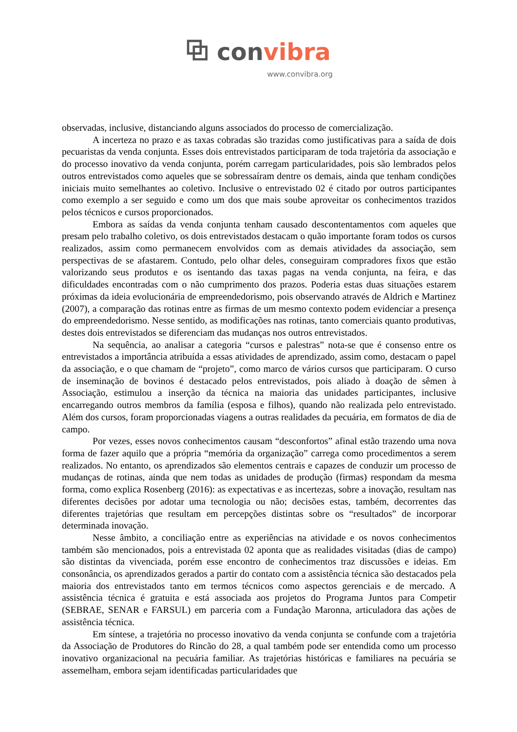⧉ convibra
www.convibra.org
observadas, inclusive, distanciando alguns associados do processo de comercialização.
A incerteza no prazo e as taxas cobradas são trazidas como justificativas para a saída de dois pecuaristas da venda conjunta. Esses dois entrevistados participaram de toda trajetória da associação e do processo inovativo da venda conjunta, porém carregam particularidades, pois são lembrados pelos outros entrevistados como aqueles que se sobressaíram dentre os demais, ainda que tenham condições iniciais muito semelhantes ao coletivo. Inclusive o entrevistado 02 é citado por outros participantes como exemplo a ser seguido e como um dos que mais soube aproveitar os conhecimentos trazidos pelos técnicos e cursos proporcionados.
Embora as saídas da venda conjunta tenham causado descontentamentos com aqueles que presam pelo trabalho coletivo, os dois entrevistados destacam o quão importante foram todos os cursos realizados, assim como permanecem envolvidos com as demais atividades da associação, sem perspectivas de se afastarem. Contudo, pelo olhar deles, conseguiram compradores fixos que estão valorizando seus produtos e os isentando das taxas pagas na venda conjunta, na feira, e das dificuldades encontradas com o não cumprimento dos prazos. Poderia estas duas situações estarem próximas da ideia evolucionária de empreendedorismo, pois observando através de Aldrich e Martinez (2007), a comparação das rotinas entre as firmas de um mesmo contexto podem evidenciar a presença do empreendedorismo. Nesse sentido, as modificações nas rotinas, tanto comerciais quanto produtivas, destes dois entrevistados se diferenciam das mudanças nos outros entrevistados.
Na sequência, ao analisar a categoria “cursos e palestras” nota-se que é consenso entre os entrevistados a importância atribuída a essas atividades de aprendizado, assim como, destacam o papel da associação, e o que chamam de “projeto”, como marco de vários cursos que participaram. O curso de inseminação de bovinos é destacado pelos entrevistados, pois aliado à doação de sêmen à Associação, estimulou a inserção da técnica na maioria das unidades participantes, inclusive encarregando outros membros da família (esposa e filhos), quando não realizada pelo entrevistado. Além dos cursos, foram proporcionadas viagens a outras realidades da pecuária, em formatos de dia de campo.
Por vezes, esses novos conhecimentos causam “desconfortos” afinal estão trazendo uma nova forma de fazer aquilo que a própria “memória da organização” carrega como procedimentos a serem realizados. No entanto, os aprendizados são elementos centrais e capazes de conduzir um processo de mudanças de rotinas, ainda que nem todas as unidades de produção (firmas) respondam da mesma forma, como explica Rosenberg (2016): as expectativas e as incertezas, sobre a inovação, resultam nas diferentes decisões por adotar uma tecnologia ou não; decisões estas, também, decorrentes das diferentes trajetórias que resultam em percepções distintas sobre os “resultados” de incorporar determinada inovação.
Nesse âmbito, a conciliação entre as experiências na atividade e os novos conhecimentos também são mencionados, pois a entrevistada 02 aponta que as realidades visitadas (dias de campo) são distintas da vivenciada, porém esse encontro de conhecimentos traz discussões e ideias. Em consonância, os aprendizados gerados a partir do contato com a assistência técnica são destacados pela maioria dos entrevistados tanto em termos técnicos como aspectos gerenciais e de mercado. A assistência técnica é gratuita e está associada aos projetos do Programa Juntos para Competir (SEBRAE, SENAR e FARSUL) em parceria com a Fundação Maronna, articuladora das ações de assistência técnica.
Em síntese, a trajetória no processo inovativo da venda conjunta se confunde com a trajetória da Associação de Produtores do Rincão do 28, a qual também pode ser entendida como um processo inovativo organizacional na pecuária familiar. As trajetórias históricas e familiares na pecuária se assemelham, embora sejam identificadas particularidades que